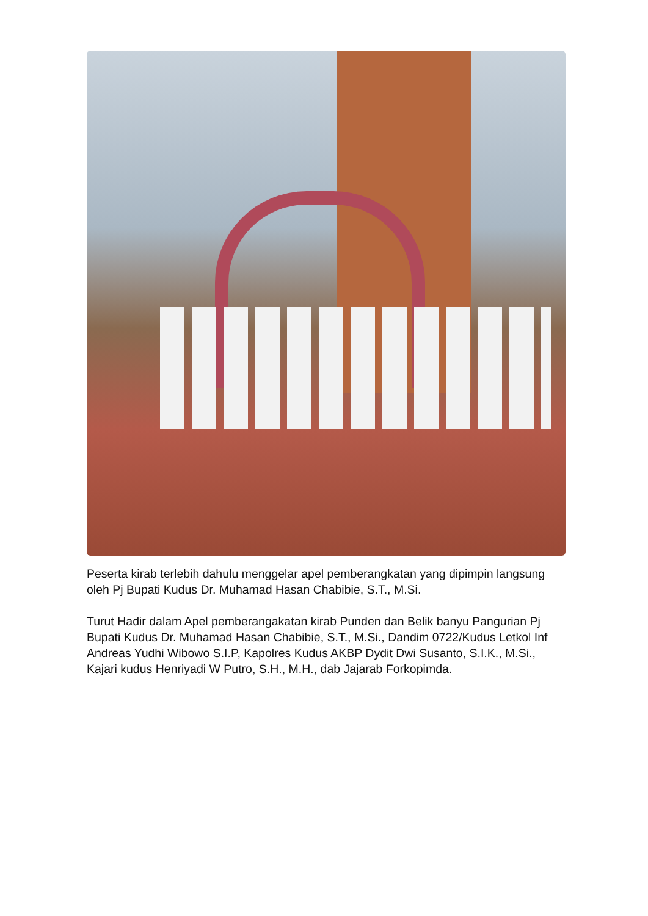Peserta kirab terlebih dahulu menggelar apel pemberangkatan yang dipimpin langsung oleh Pj Bupati Kudus Dr. Muhamad Hasan Chabibie, S.T., M.Si.
Turut Hadir dalam Apel pemberangakatan kirab Punden dan Belik banyu Pangurian Pj Bupati Kudus Dr. Muhamad Hasan Chabibie, S.T., M.Si., Dandim 0722/Kudus Letkol Inf Andreas Yudhi Wibowo S.I.P, Kapolres Kudus AKBP Dydit Dwi Susanto, S.I.K., M.Si., Kajari kudus Henriyadi W Putro, S.H., M.H., dab Jajarab Forkopimda.